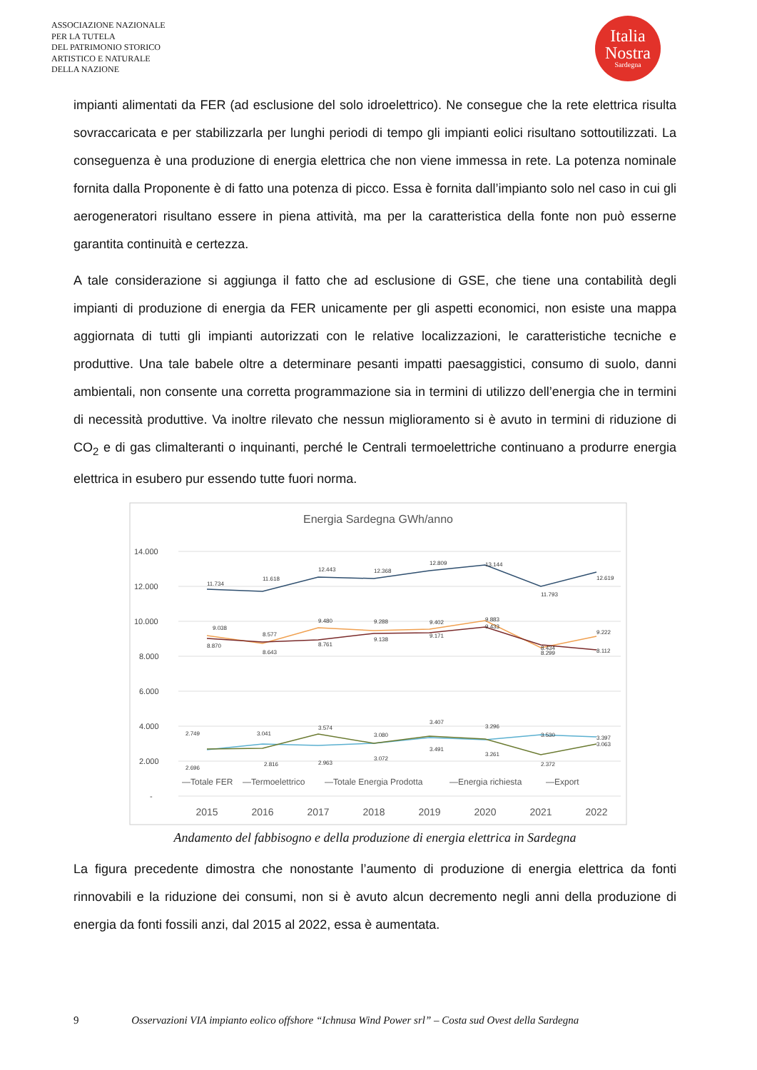ASSOCIAZIONE NAZIONALE
PER LA TUTELA
DEL PATRIMONIO STORICO
ARTISTICO E NATURALE
DELLA NAZIONE
Italia
Nostra
Sardegna
impianti alimentati da FER (ad esclusione del solo idroelettrico). Ne consegue che la rete elettrica risulta sovraccaricata e per stabilizzarla per lunghi periodi di tempo gli impianti eolici risultano sottoutilizzati. La conseguenza è una produzione di energia elettrica che non viene immessa in rete. La potenza nominale fornita dalla Proponente è di fatto una potenza di picco. Essa è fornita dall’impianto solo nel caso in cui gli aerogeneratori risultano essere in piena attività, ma per la caratteristica della fonte non può esserne garantita continuità e certezza.
A tale considerazione si aggiunga il fatto che ad esclusione di GSE, che tiene una contabilità degli impianti di produzione di energia da FER unicamente per gli aspetti economici, non esiste una mappa aggiornata di tutti gli impianti autorizzati con le relative localizzazioni, le caratteristiche tecniche e produttive. Una tale babele oltre a determinare pesanti impatti paesaggistici, consumo di suolo, danni ambientali, non consente una corretta programmazione sia in termini di utilizzo dell’energia che in termini di necessità produttive. Va inoltre rilevato che nessun miglioramento si è avuto in termini di riduzione di CO<sub>2</sub> e di gas climalteranti o inquinanti, perché le Centrali termoelettriche continuano a produrre energia elettrica in esubero pur essendo tutte fuori norma.
Energia Sardegna GWh/anno
14.000
12.000
10.000
8.000
6.000
4.000
2.000
-
11.734
11.618
12.443
12.368
12.809
13.144
11.793
12.619
9.038
8.870
8.577
8.643
9.480
8.761
9.288
9.138
9.402
9.171
9.883
9.433
8.434
8.299
9.222
8.112
2.749
2.696
3.041
2.816
3.574
2.963
3.080
3.072
3.407
3.491
3.296
3.261
3.530
2.372
3.397
3.063
—Totale FER
—Termoelettrico
—Totale Energia Prodotta
—Energia richiesta
—Export
2015
2016
2017
2018
2019
2020
2021
2022
Andamento del fabbisogno e della produzione di energia elettrica in Sardegna
La figura precedente dimostra che nonostante l’aumento di produzione di energia elettrica da fonti rinnovabili e la riduzione dei consumi, non si è avuto alcun decremento negli anni della produzione di energia da fonti fossili anzi, dal 2015 al 2022, essa è aumentata.
9 Osservazioni VIA impianto eolico offshore “Ichnusa Wind Power srl” – Costa sud Ovest della Sardegna